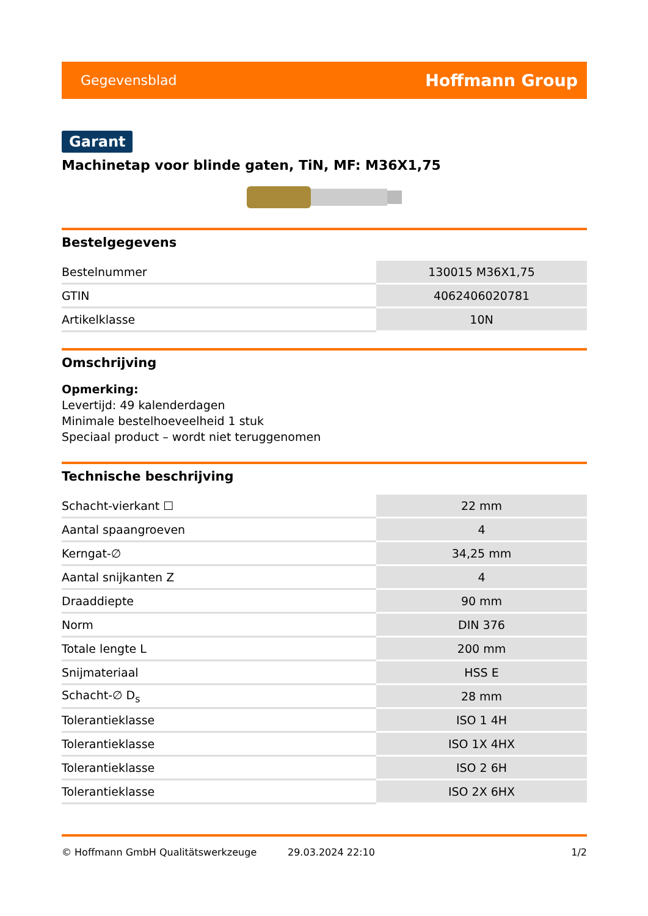Gegevensblad Hoffmann Group
Garant
Machinetap voor blinde gaten, TiN, MF: M36X1,75
Bestelgegevens
| Bestelnummer | 130015 M36X1,75 |
| GTIN | 4062406020781 |
| Artikelklasse | 10N |
Omschrijving
Opmerking:
Levertijd: 49 kalenderdagen
Minimale bestelhoeveelheid 1 stuk
Speciaal product – wordt niet teruggenomen
Technische beschrijving
| Schacht-vierkant ☐ | 22 mm |
| Aantal spaangroeven | 4 |
| Kerngat-∅ | 34,25 mm |
| Aantal snijkanten Z | 4 |
| Draaddiepte | 90 mm |
| Norm | DIN 376 |
| Totale lengte L | 200 mm |
| Snijmateriaal | HSS E |
| Schacht-∅ D<sub>s</sub> | 28 mm |
| Tolerantieklasse | ISO 1 4H |
| Tolerantieklasse | ISO 1X 4HX |
| Tolerantieklasse | ISO 2 6H |
| Tolerantieklasse | ISO 2X 6HX |
© Hoffmann GmbH Qualitätswerkzeuge 29.03.2024 22:10 1/2